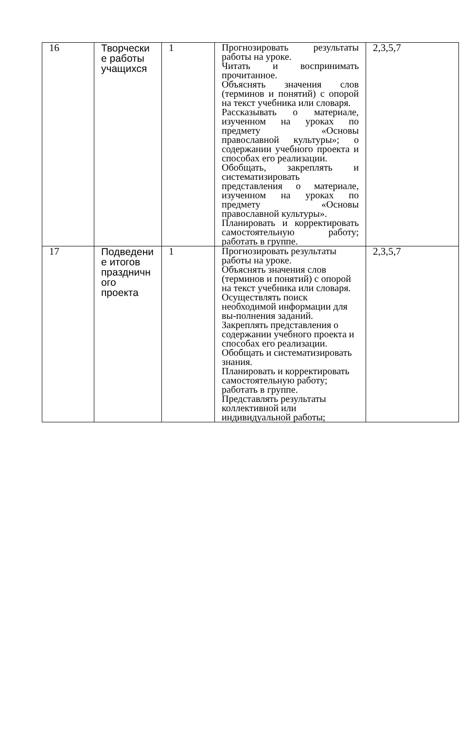| 16 | Творчески е работы учащихся | 1 | Прогнозировать результаты работы на уроке. Читать и воспринимать прочитанное. Объяснять значения слов (терминов и понятий) с опорой на текст учебника или словаря. Рассказывать о материале, изученном на уроках по предмету «Основы православной культуры»; о содержании учебного проекта и способах его реализации. Обобщать, закреплять и систематизировать представления о материале, изученном на уроках по предмету «Основы православной культуры». Планировать и корректировать самостоятельную работу; работать в группе. | 2,3,5,7 |
| 17 | Подведени е итогов праздничн ого проекта | 1 | Прогнозировать результаты работы на уроке. Объяснять значения слов (терминов и понятий) с опорой на текст учебника или словаря. Осуществлять поиск необходимой информации для вы-полнения заданий. Закреплять представления о содержании учебного проекта и способах его реализации. Обобщать и систематизировать знания. Планировать и корректировать самостоятельную работу; работать в группе. Представлять результаты коллективной или индивидуальной работы; | 2,3,5,7 |